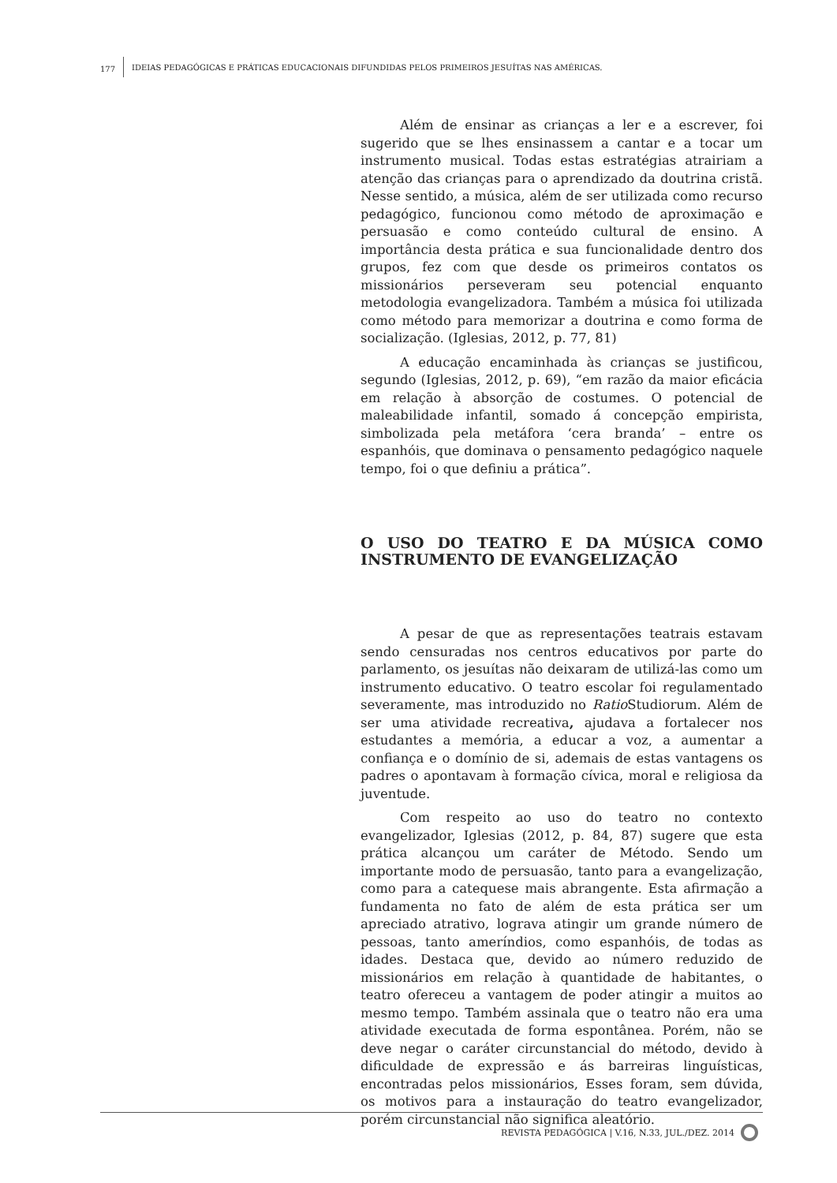177 IDEIAS PEDAGÓGICAS E PRÁTICAS EDUCACIONAIS DIFUNDIDAS PELOS PRIMEIROS JESUÍTAS NAS AMÉRICAS.
Além de ensinar as crianças a ler e a escrever, foi sugerido que se lhes ensinassem a cantar e a tocar um instrumento musical. Todas estas estratégias atrairiam a atenção das crianças para o aprendizado da doutrina cristã. Nesse sentido, a música, além de ser utilizada como recurso pedagógico, funcionou como método de aproximação e persuasão e como conteúdo cultural de ensino. A importância desta prática e sua funcionalidade dentro dos grupos, fez com que desde os primeiros contatos os missionários perseveram seu potencial enquanto metodologia evangelizadora. Também a música foi utilizada como método para memorizar a doutrina e como forma de socialização. (Iglesias, 2012, p. 77, 81)
A educação encaminhada às crianças se justificou, segundo (Iglesias, 2012, p. 69), “em razão da maior eficácia em relação à absorção de costumes. O potencial de maleabilidade infantil, somado á concepção empirista, simbolizada pela metáfora ‘cera branda’ – entre os espanhóis, que dominava o pensamento pedagógico naquele tempo, foi o que definiu a prática”.
O USO DO TEATRO E DA MÚSICA COMO INSTRUMENTO DE EVANGELIZAÇÃO
A pesar de que as representações teatrais estavam sendo censuradas nos centros educativos por parte do parlamento, os jesuítas não deixaram de utilizá-las como um instrumento educativo. O teatro escolar foi regulamentado severamente, mas introduzido no Ratio Studiorum. Além de ser uma atividade recreativa, ajudava a fortalecer nos estudantes a memória, a educar a voz, a aumentar a confiança e o domínio de si, ademais de estas vantagens os padres o apontavam à formação cívica, moral e religiosa da juventude.
Com respeito ao uso do teatro no contexto evangelizador, Iglesias (2012, p. 84, 87) sugere que esta prática alcançou um caráter de Método. Sendo um importante modo de persuasão, tanto para a evangelização, como para a catequese mais abrangente. Esta afirmação a fundamenta no fato de além de esta prática ser um apreciado atrativo, lograva atingir um grande número de pessoas, tanto ameríndios, como espanhóis, de todas as idades. Destaca que, devido ao número reduzido de missionários em relação à quantidade de habitantes, o teatro ofereceu a vantagem de poder atingir a muitos ao mesmo tempo. Também assinala que o teatro não era uma atividade executada de forma espontânea. Porém, não se deve negar o caráter circunstancial do método, devido à dificuldade de expressão e ás barreiras linguísticas, encontradas pelos missionários, Esses foram, sem dúvida, os motivos para a instauração do teatro evangelizador, porém circunstancial não significa aleatório.
REVISTA PEDAGÓGICA | V.16, N.33, JUL./DEZ. 2014